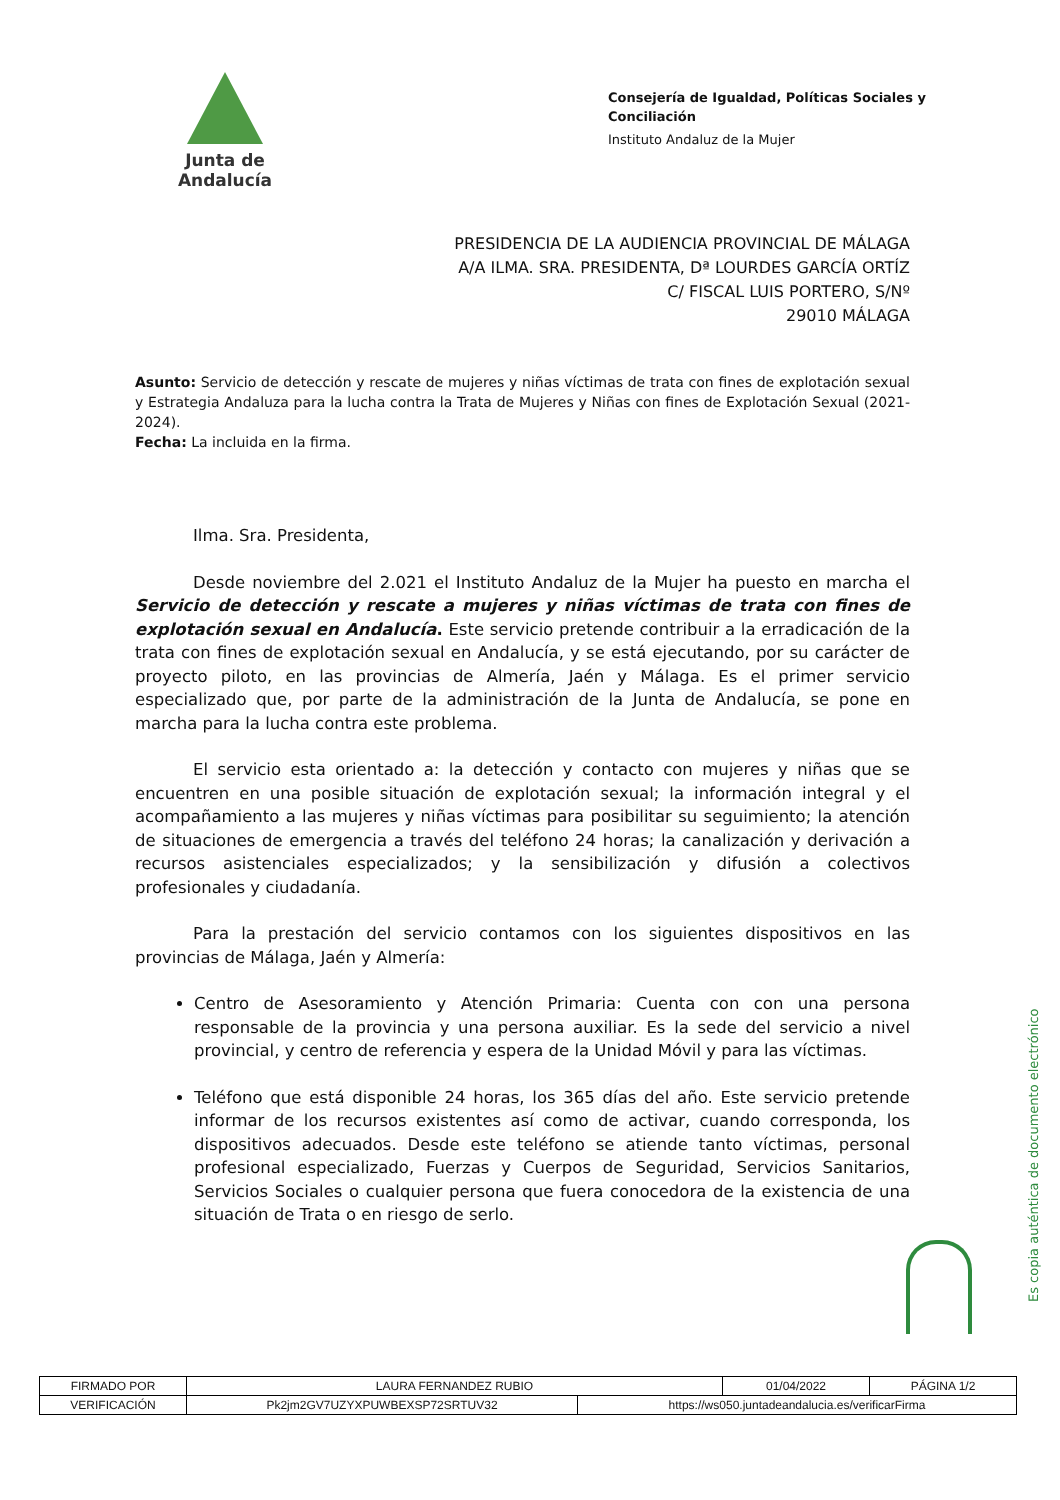Junta de Andalucía
Consejería de Igualdad, Políticas Sociales y
Conciliación
Instituto Andaluz de la Mujer
PRESIDENCIA DE LA AUDIENCIA PROVINCIAL DE MÁLAGA
A/A ILMA. SRA. PRESIDENTA, Dª LOURDES GARCÍA ORTÍZ
C/ FISCAL LUIS PORTERO, S/Nº
29010 MÁLAGA
Asunto: Servicio de detección y rescate de mujeres y niñas víctimas de trata con fines de explotación sexual y Estrategia Andaluza para la lucha contra la Trata de Mujeres y Niñas con fines de Explotación Sexual (2021-2024).
Fecha: La incluida en la firma.
Ilma. Sra. Presidenta,
Desde noviembre del 2.021 el Instituto Andaluz de la Mujer ha puesto en marcha el Servicio de detección y rescate a mujeres y niñas víctimas de trata con fines de explotación sexual en Andalucía. Este servicio pretende contribuir a la erradicación de la trata con fines de explotación sexual en Andalucía, y se está ejecutando, por su carácter de proyecto piloto, en las provincias de Almería, Jaén y Málaga. Es el primer servicio especializado que, por parte de la administración de la Junta de Andalucía, se pone en marcha para la lucha contra este problema.
El servicio esta orientado a: la detección y contacto con mujeres y niñas que se encuentren en una posible situación de explotación sexual; la información integral y el acompañamiento a las mujeres y niñas víctimas para posibilitar su seguimiento; la atención de situaciones de emergencia a través del teléfono 24 horas; la canalización y derivación a recursos asistenciales especializados; y la sensibilización y difusión a colectivos profesionales y ciudadanía.
Para la prestación del servicio contamos con los siguientes dispositivos en las provincias de Málaga, Jaén y Almería:
Centro de Asesoramiento y Atención Primaria: Cuenta con con una persona responsable de la provincia y una persona auxiliar. Es la sede del servicio a nivel provincial, y centro de referencia y espera de la Unidad Móvil y para las víctimas.
Teléfono que está disponible 24 horas, los 365 días del año. Este servicio pretende informar de los recursos existentes así como de activar, cuando corresponda, los dispositivos adecuados. Desde este teléfono se atiende tanto víctimas, personal profesional especializado, Fuerzas y Cuerpos de Seguridad, Servicios Sanitarios, Servicios Sociales o cualquier persona que fuera conocedora de la existencia de una situación de Trata o en riesgo de serlo.
Es copia auténtica de documento electrónico
| FIRMADO POR | LAURA FERNANDEZ RUBIO | | 01/04/2022 | PÁGINA 1/2 |
| VERIFICACIÓN | Pk2jm2GV7UZYXPUWBEXSP72SRTUV32 | https://ws050.juntadeandalucia.es/verificarFirma | | |